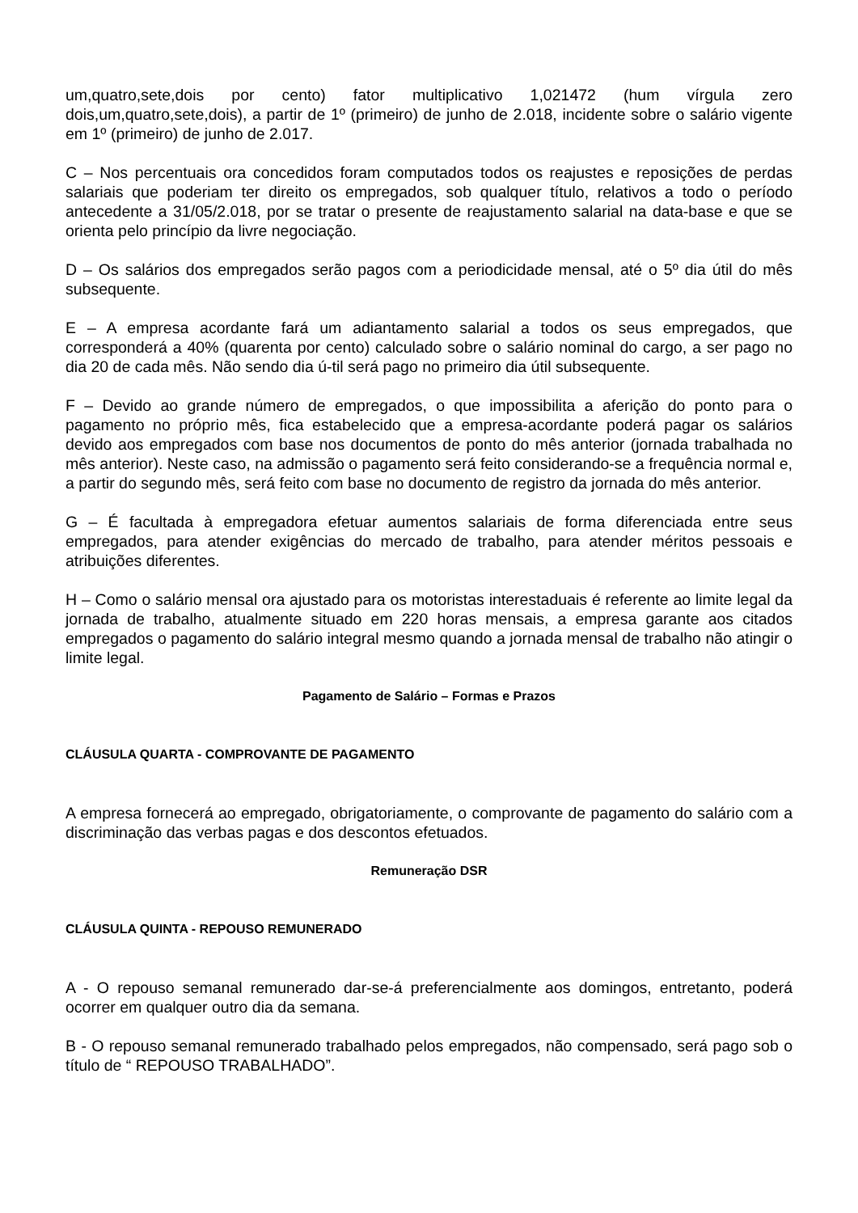um,quatro,sete,dois por cento) fator multiplicativo 1,021472 (hum vírgula zero dois,um,quatro,sete,dois), a partir de 1º (primeiro) de junho de 2.018, incidente sobre o salário vigente em 1º (primeiro) de junho de 2.017.
C – Nos percentuais ora concedidos foram computados todos os reajustes e reposições de perdas salariais que poderiam ter direito os empregados, sob qualquer título, relativos a todo o período antecedente a 31/05/2.018, por se tratar o presente de reajustamento salarial na data-base e que se orienta pelo princípio da livre negociação.
D – Os salários dos empregados serão pagos com a periodicidade mensal, até o 5º dia útil do mês subsequente.
E – A empresa acordante fará um adiantamento salarial a todos os seus empregados, que corresponderá a 40% (quarenta por cento) calculado sobre o salário nominal do cargo, a ser pago no dia 20 de cada mês. Não sendo dia ú-til será pago no primeiro dia útil subsequente.
F – Devido ao grande número de empregados, o que impossibilita a aferição do ponto para o pagamento no próprio mês, fica estabelecido que a empresa-acordante poderá pagar os salários devido aos empregados com base nos documentos de ponto do mês anterior (jornada trabalhada no mês anterior). Neste caso, na admissão o pagamento será feito considerando-se a frequência normal e, a partir do segundo mês, será feito com base no documento de registro da jornada do mês anterior.
G – É facultada à empregadora efetuar aumentos salariais de forma diferenciada entre seus empregados, para atender exigências do mercado de trabalho, para atender méritos pessoais e atribuições diferentes.
H – Como o salário mensal ora ajustado para os motoristas interestaduais é referente ao limite legal da jornada de trabalho, atualmente situado em 220 horas mensais, a empresa garante aos citados empregados o pagamento do salário integral mesmo quando a jornada mensal de trabalho não atingir o limite legal.
Pagamento de Salário – Formas e Prazos
CLÁUSULA QUARTA - COMPROVANTE DE PAGAMENTO
A empresa fornecerá ao empregado, obrigatoriamente, o comprovante de pagamento do salário com a discriminação das verbas pagas e dos descontos efetuados.
Remuneração DSR
CLÁUSULA QUINTA - REPOUSO REMUNERADO
A - O repouso semanal remunerado dar-se-á preferencialmente aos domingos, entretanto, poderá ocorrer em qualquer outro dia da semana.
B - O repouso semanal remunerado trabalhado pelos empregados, não compensado, será pago sob o título de “ REPOUSO TRABALHADO”.